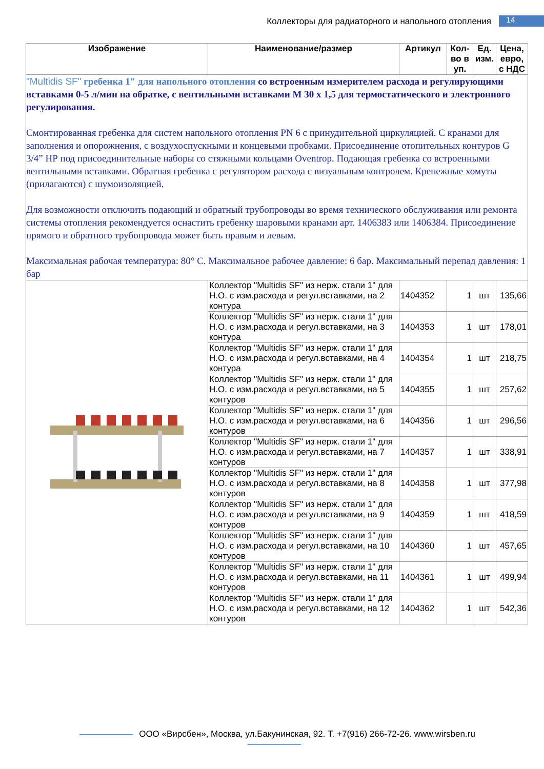Коллекторы для радиаторного и напольного отопления 14
| Изображение | Наименование/размер | Артикул | Кол-во в уп. | Ед. изм. | Цена, евро, с НДС |
| --- | --- | --- | --- | --- | --- |
| "Multidis SF" гребенка 1″ для напольного отопления со встроенным измерителем расхода и регулирующими вставками 0-5 л/мин на обратке, с вентильными вставками М 30 х 1,5 для термостатического и электронного регулирования. Смонтированная гребенка для систем напольного отопления PN 6 с принудительной циркуляцией. С кранами для заполнения и опорожнения, с воздухоспускными и концевыми пробками. Присоединение отопительных контуров G 3/4” НР под присоединительные наборы со стяжными кольцами Oventrop. Подающая гребенка со встроенными вентильными вставками. Обратная гребенка с регулятором расхода с визуальным контролем. Крепежные хомуты (прилагаются) с шумоизоляцией. Для возможности отключить подающий и обратный трубопроводы во время технического обслуживания или ремонта системы отопления рекомендуется оснастить гребенку шаровыми кранами арт. 1406383 или 1406384. Присоединение прямого и обратного трубопровода может быть правым и левым. Максимальная рабочая температура: 80° C. Максимальное рабочее давление: 6 бар. Максимальный перепад давления: 1 бар | | | | | |
| | Коллектор "Multidis SF" из нерж. стали 1" для Н.О. с изм.расхода и регул.вставками, на 2 контура | 1404352 | 1 | шт | 135,66 |
| | Коллектор "Multidis SF" из нерж. стали 1" для Н.О. с изм.расхода и регул.вставками, на 3 контура | 1404353 | 1 | шт | 178,01 |
| | Коллектор "Multidis SF" из нерж. стали 1" для Н.О. с изм.расхода и регул.вставками, на 4 контура | 1404354 | 1 | шт | 218,75 |
| | Коллектор "Multidis SF" из нерж. стали 1" для Н.О. с изм.расхода и регул.вставками, на 5 контуров | 1404355 | 1 | шт | 257,62 |
| | Коллектор "Multidis SF" из нерж. стали 1" для Н.О. с изм.расхода и регул.вставками, на 6 контуров | 1404356 | 1 | шт | 296,56 |
| | Коллектор "Multidis SF" из нерж. стали 1" для Н.О. с изм.расхода и регул.вставками, на 7 контуров | 1404357 | 1 | шт | 338,91 |
| | Коллектор "Multidis SF" из нерж. стали 1" для Н.О. с изм.расхода и регул.вставками, на 8 контуров | 1404358 | 1 | шт | 377,98 |
| | Коллектор "Multidis SF" из нерж. стали 1" для Н.О. с изм.расхода и регул.вставками, на 9 контуров | 1404359 | 1 | шт | 418,59 |
| | Коллектор "Multidis SF" из нерж. стали 1" для Н.О. с изм.расхода и регул.вставками, на 10 контуров | 1404360 | 1 | шт | 457,65 |
| | Коллектор "Multidis SF" из нерж. стали 1" для Н.О. с изм.расхода и регул.вставками, на 11 контуров | 1404361 | 1 | шт | 499,94 |
| | Коллектор "Multidis SF" из нерж. стали 1" для Н.О. с изм.расхода и регул.вставками, на 12 контуров | 1404362 | 1 | шт | 542,36 |
ООО «Вирсбен», Москва, ул.Бакунинская, 92. Т. +7(916) 266-72-26. www.wirsben.ru